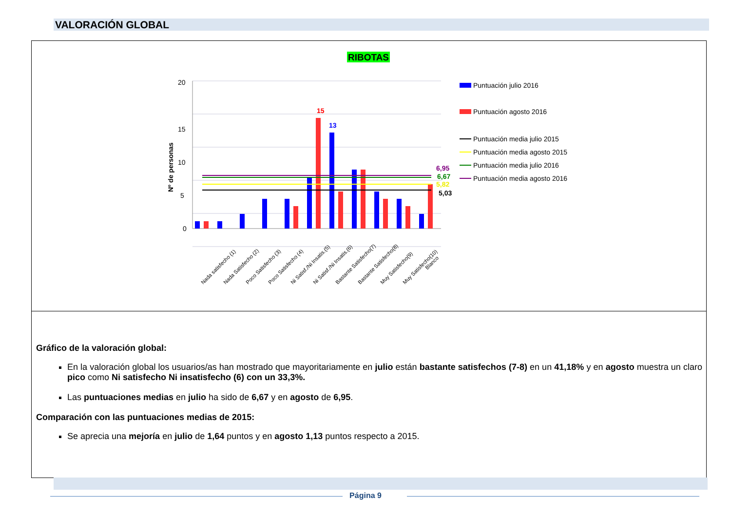VALORACIÓN GLOBAL
RIBOTAS
0
5
10
15
20
Nº de personas
6,95
6,67
5,82
5,03
15
13
Nada satisfecho (1)
Nada Satisfecho (2)
Poco Satisfecho (3)
Poco Satisfecho (4)
Ni Satisf./Ni Insatis.(5)
Ni Satisf./Ni Insatis.(6)
Bastante Satisfecho(7)
Bastante Satisfecho(8)
Muy Satisfecho(9)
Muy Satisfecho(10)
Blanco
Puntuación julio 2016
Puntuación agosto 2016
Puntuación media julio 2015
Puntuación media agosto 2015
Puntuación media julio 2016
Puntuación media agosto 2016
Gráfico de la valoración global:
En la valoración global los usuarios/as han mostrado que mayoritariamente en julio están bastante satisfechos (7-8) en un 41,18% y en agosto muestra un claro pico como Ni satisfecho Ni insatisfecho (6) con un 33,3%.
Las puntuaciones medias en julio ha sido de 6,67 y en agosto de 6,95.
Comparación con las puntuaciones medias de 2015:
Se aprecia una mejoría en julio de 1,64 puntos y en agosto 1,13 puntos respecto a 2015.
Página 9